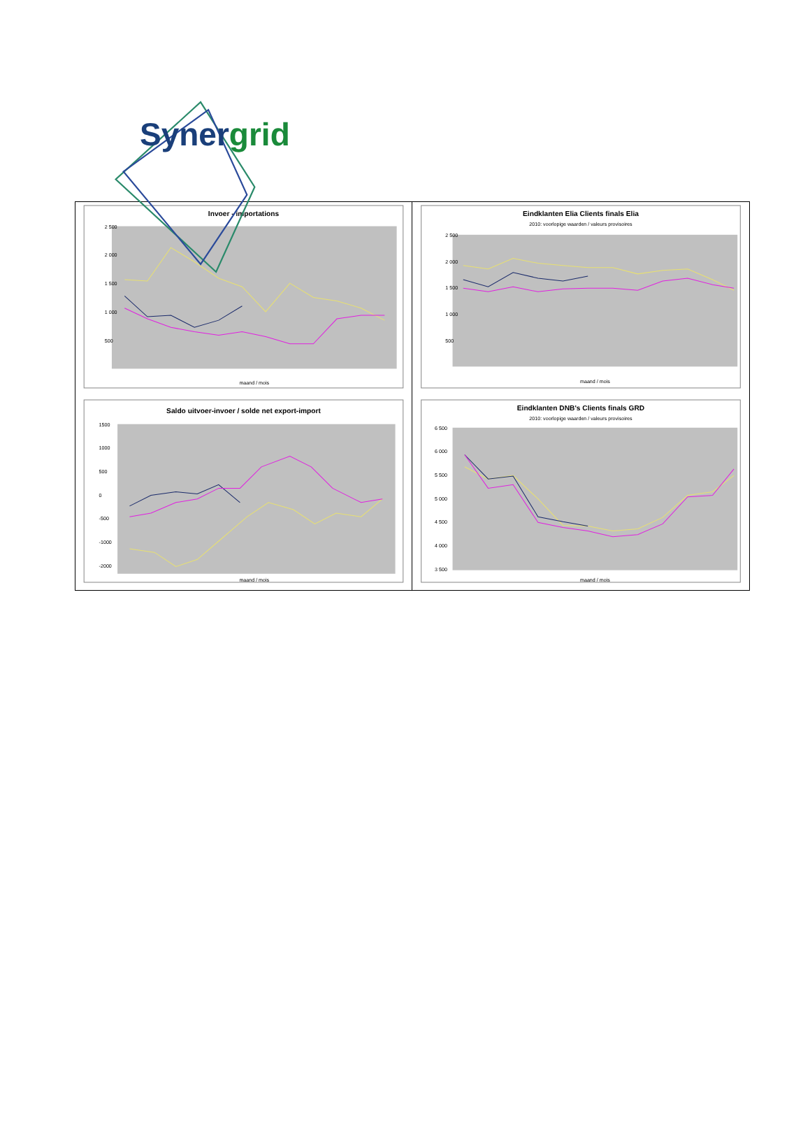Synergrid
Invoer - importations
2 500
2 000
1 500
1 000
500
maand / mois
Eindklanten Elia Clients finals Elia
2010: voorlopige waarden / valeurs provisoires
2 500
2 000
1 500
1 000
500
maand / mois
Saldo uitvoer-invoer / solde net export-import
1500
1000
500
0
-500
-1000
-2000
maand / mois
Eindklanten DNB's Clients finals GRD
2010: voorlopige waarden / valeurs provisoires
6 500
6 000
5 500
5 000
4 500
4 000
3 500
maand / mois